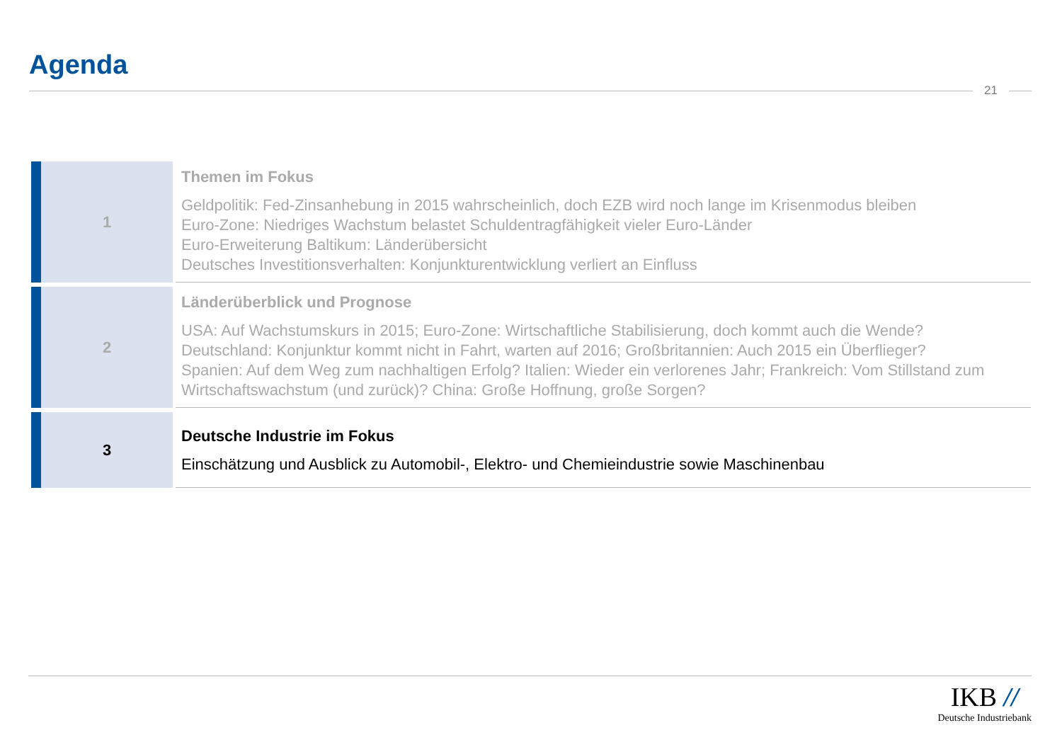Agenda
21
1
Themen im Fokus
Geldpolitik: Fed-Zinsanhebung in 2015 wahrscheinlich, doch EZB wird noch lange im Krisenmodus bleiben
Euro-Zone: Niedriges Wachstum belastet Schuldentragfähigkeit vieler Euro-Länder
Euro-Erweiterung Baltikum: Länderübersicht
Deutsches Investitionsverhalten: Konjunkturentwicklung verliert an Einfluss
2
Länderüberblick und Prognose
USA: Auf Wachstumskurs in 2015; Euro-Zone: Wirtschaftliche Stabilisierung, doch kommt auch die Wende?
Deutschland: Konjunktur kommt nicht in Fahrt, warten auf 2016; Großbritannien: Auch 2015 ein Überflieger?
Spanien: Auf dem Weg zum nachhaltigen Erfolg? Italien: Wieder ein verlorenes Jahr; Frankreich: Vom Stillstand zum Wirtschaftswachstum (und zurück)? China: Große Hoffnung, große Sorgen?
3
Deutsche Industrie im Fokus
Einschätzung und Ausblick zu Automobil-, Elektro- und Chemieindustrie sowie Maschinenbau
IKB //
Deutsche Industriebank